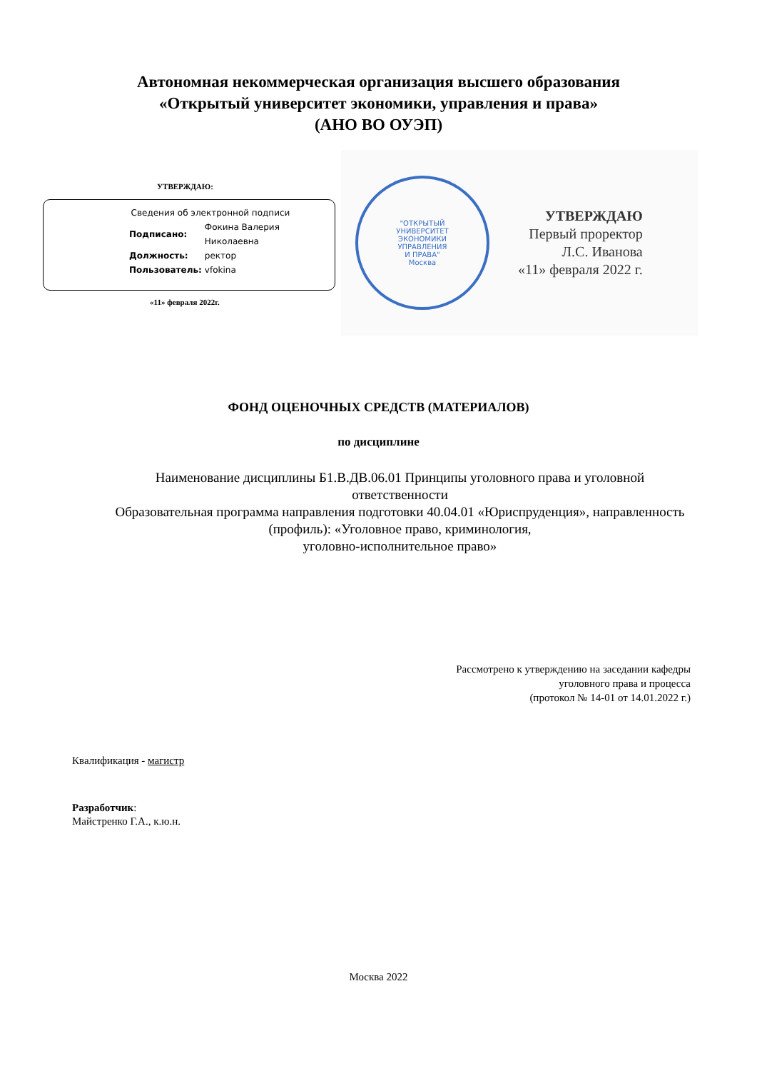Автономная некоммерческая организация высшего образования
«Открытый университет экономики, управления и права»
(АНО ВО ОУЭП)
УТВЕРЖДАЮ:
Сведения об электронной подписи
| Подписано: | Фокина Валерия Николаевна |
| Должность: | ректор |
| Пользователь: | vfokina |
«11» февраля 2022г.
"ОТКРЫТЫЙ
УНИВЕРСИТЕТ
ЭКОНОМИКИ
УПРАВЛЕНИЯ
И ПРАВА"
Москва
УТВЕРЖДАЮ
Первый проректор
Л.С. Иванова
«11» февраля 2022 г.
ФОНД ОЦЕНОЧНЫХ СРЕДСТВ (МАТЕРИАЛОВ)
по дисциплине
Наименование дисциплины Б1.В.ДВ.06.01 Принципы уголовного права и уголовной ответственности
Образовательная программа направления подготовки 40.04.01 «Юриспруденция», направленность (профиль): «Уголовное право, криминология,
уголовно-исполнительное право»
Рассмотрено к утверждению на заседании кафедры
уголовного права и процесса
(протокол № 14-01 от 14.01.2022 г.)
Квалификация - магистр
Разработчик:
Майстренко Г.А., к.ю.н.
Москва 2022